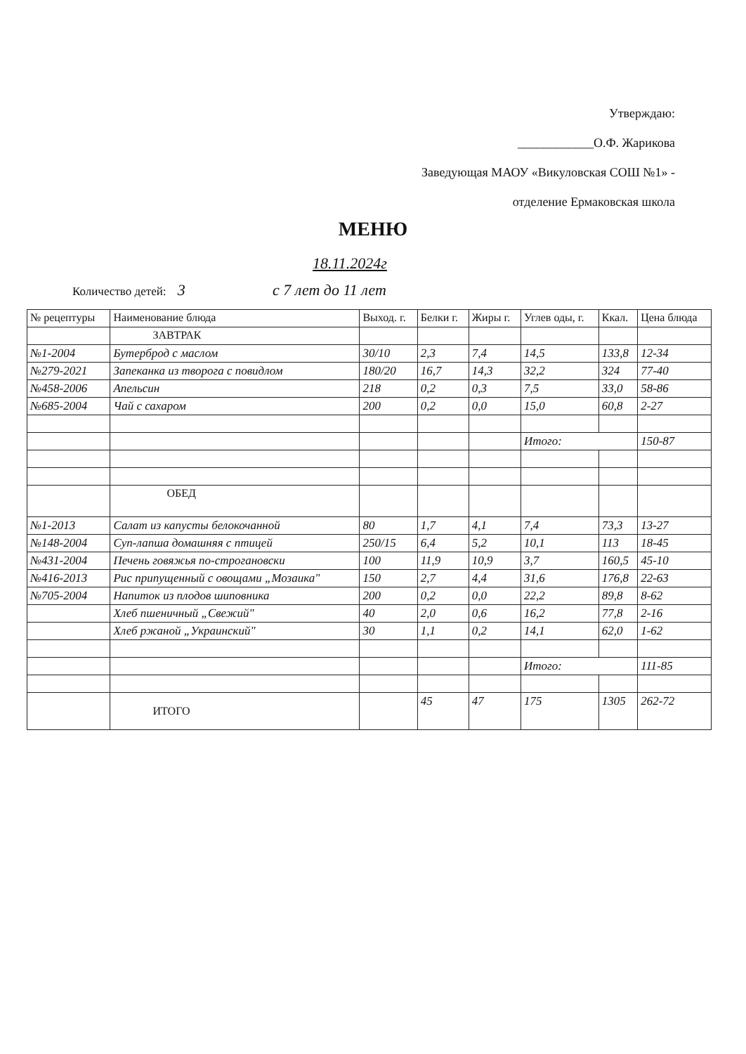Утверждаю:
____________О.Ф. Жарикова
Заведующая МАОУ «Викуловская СОШ №1» -
отделение Ермаковская школа
МЕНЮ
18.11.2024г
Количество детей: 3 с 7 лет до 11 лет
| № рецептуры | Наименование блюда | Выход. г. | Белки г. | Жиры г. | Углев оды, г. | Ккал. | Цена блюда |
| --- | --- | --- | --- | --- | --- | --- | --- |
| | ЗАВТРАК | | | | | | |
| №1-2004 | Бутерброд с маслом | 30/10 | 2,3 | 7,4 | 14,5 | 133,8 | 12-34 |
| №279-2021 | Запеканка из творога с повидлом | 180/20 | 16,7 | 14,3 | 32,2 | 324 | 77-40 |
| №458-2006 | Апельсин | 218 | 0,2 | 0,3 | 7,5 | 33,0 | 58-86 |
| №685-2004 | Чай с сахаром | 200 | 0,2 | 0,0 | 15,0 | 60,8 | 2-27 |
| | | | | | Итого: | | 150-87 |
| | ОБЕД | | | | | | |
| №1-2013 | Салат из капусты белокочанной | 80 | 1,7 | 4,1 | 7,4 | 73,3 | 13-27 |
| №148-2004 | Суп-лапша домашняя с птицей | 250/15 | 6,4 | 5,2 | 10,1 | 113 | 18-45 |
| №431-2004 | Печень говяжья по-строгановски | 100 | 11,9 | 10,9 | 3,7 | 160,5 | 45-10 |
| №416-2013 | Рис припущенный с овощами „Мозаика" | 150 | 2,7 | 4,4 | 31,6 | 176,8 | 22-63 |
| №705-2004 | Напиток из плодов шиповника | 200 | 0,2 | 0,0 | 22,2 | 89,8 | 8-62 |
| | Хлеб пшеничный „Свежий" | 40 | 2,0 | 0,6 | 16,2 | 77,8 | 2-16 |
| | Хлеб ржаной „Украинский" | 30 | 1,1 | 0,2 | 14,1 | 62,0 | 1-62 |
| | | | | | Итого: | | 111-85 |
| | ИТОГО | | 45 | 47 | 175 | 1305 | 262-72 |